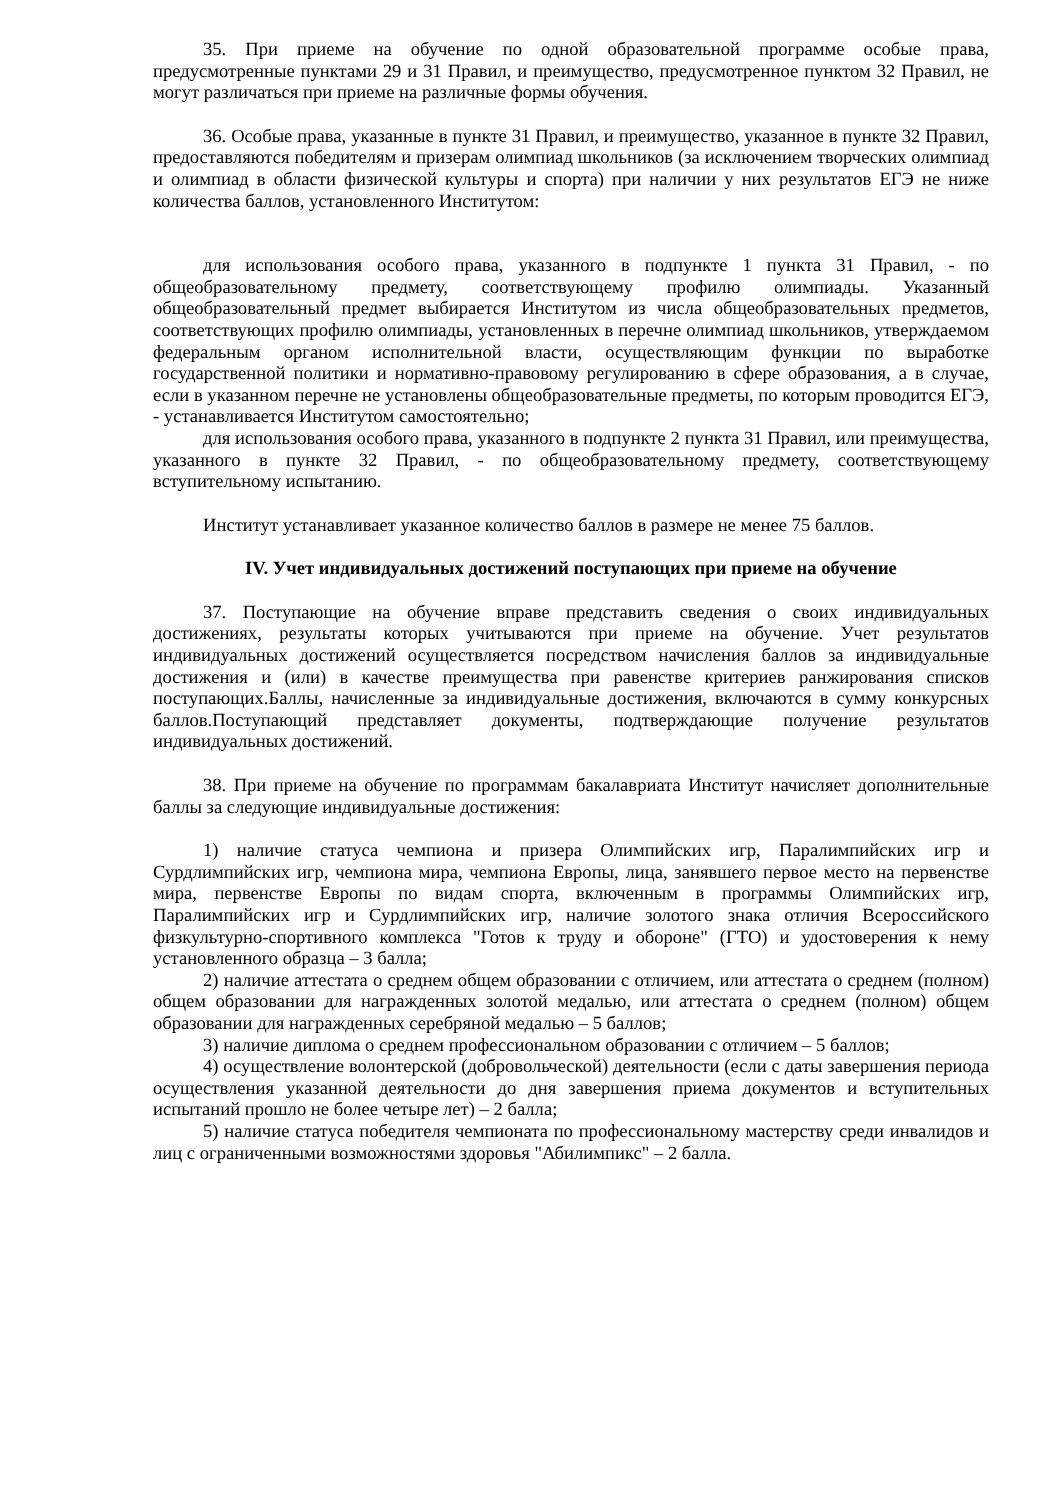35. При приеме на обучение по одной образовательной программе особые права, предусмотренные пунктами 29 и 31 Правил, и преимущество, предусмотренное пунктом 32 Правил, не могут различаться при приеме на различные формы обучения.
36. Особые права, указанные в пункте 31 Правил, и преимущество, указанное в пункте 32 Правил, предоставляются победителям и призерам олимпиад школьников (за исключением творческих олимпиад и олимпиад в области физической культуры и спорта) при наличии у них результатов ЕГЭ не ниже количества баллов, установленного Институтом:
для использования особого права, указанного в подпункте 1 пункта 31 Правил, - по общеобразовательному предмету, соответствующему профилю олимпиады. Указанный общеобразовательный предмет выбирается Институтом из числа общеобразовательных предметов, соответствующих профилю олимпиады, установленных в перечне олимпиад школьников, утверждаемом федеральным органом исполнительной власти, осуществляющим функции по выработке государственной политики и нормативно-правовому регулированию в сфере образования, а в случае, если в указанном перечне не установлены общеобразовательные предметы, по которым проводится ЕГЭ, - устанавливается Институтом самостоятельно;
для использования особого права, указанного в подпункте 2 пункта 31 Правил, или преимущества, указанного в пункте 32 Правил, - по общеобразовательному предмету, соответствующему вступительному испытанию.
Институт устанавливает указанное количество баллов в размере не менее 75 баллов.
IV. Учет индивидуальных достижений поступающих при приеме на обучение
37. Поступающие на обучение вправе представить сведения о своих индивидуальных достижениях, результаты которых учитываются при приеме на обучение. Учет результатов индивидуальных достижений осуществляется посредством начисления баллов за индивидуальные достижения и (или) в качестве преимущества при равенстве критериев ранжирования списков поступающих.Баллы, начисленные за индивидуальные достижения, включаются в сумму конкурсных баллов.Поступающий представляет документы, подтверждающие получение результатов индивидуальных достижений.
38. При приеме на обучение по программам бакалавриата Институт начисляет дополнительные баллы за следующие индивидуальные достижения:
1) наличие статуса чемпиона и призера Олимпийских игр, Паралимпийских игр и Сурдлимпийских игр, чемпиона мира, чемпиона Европы, лица, занявшего первое место на первенстве мира, первенстве Европы по видам спорта, включенным в программы Олимпийских игр, Паралимпийских игр и Сурдлимпийских игр, наличие золотого знака отличия Всероссийского физкультурно-спортивного комплекса "Готов к труду и обороне" (ГТО) и удостоверения к нему установленного образца – 3 балла;
2) наличие аттестата о среднем общем образовании с отличием, или аттестата о среднем (полном) общем образовании для награжденных золотой медалью, или аттестата о среднем (полном) общем образовании для награжденных серебряной медалью – 5 баллов;
3) наличие диплома о среднем профессиональном образовании с отличием – 5 баллов;
4) осуществление волонтерской (добровольческой) деятельности (если с даты завершения периода осуществления указанной деятельности до дня завершения приема документов и вступительных испытаний прошло не более четыре лет) – 2 балла;
5) наличие статуса победителя чемпионата по профессиональному мастерству среди инвалидов и лиц с ограниченными возможностями здоровья "Абилимпикс" – 2 балла.